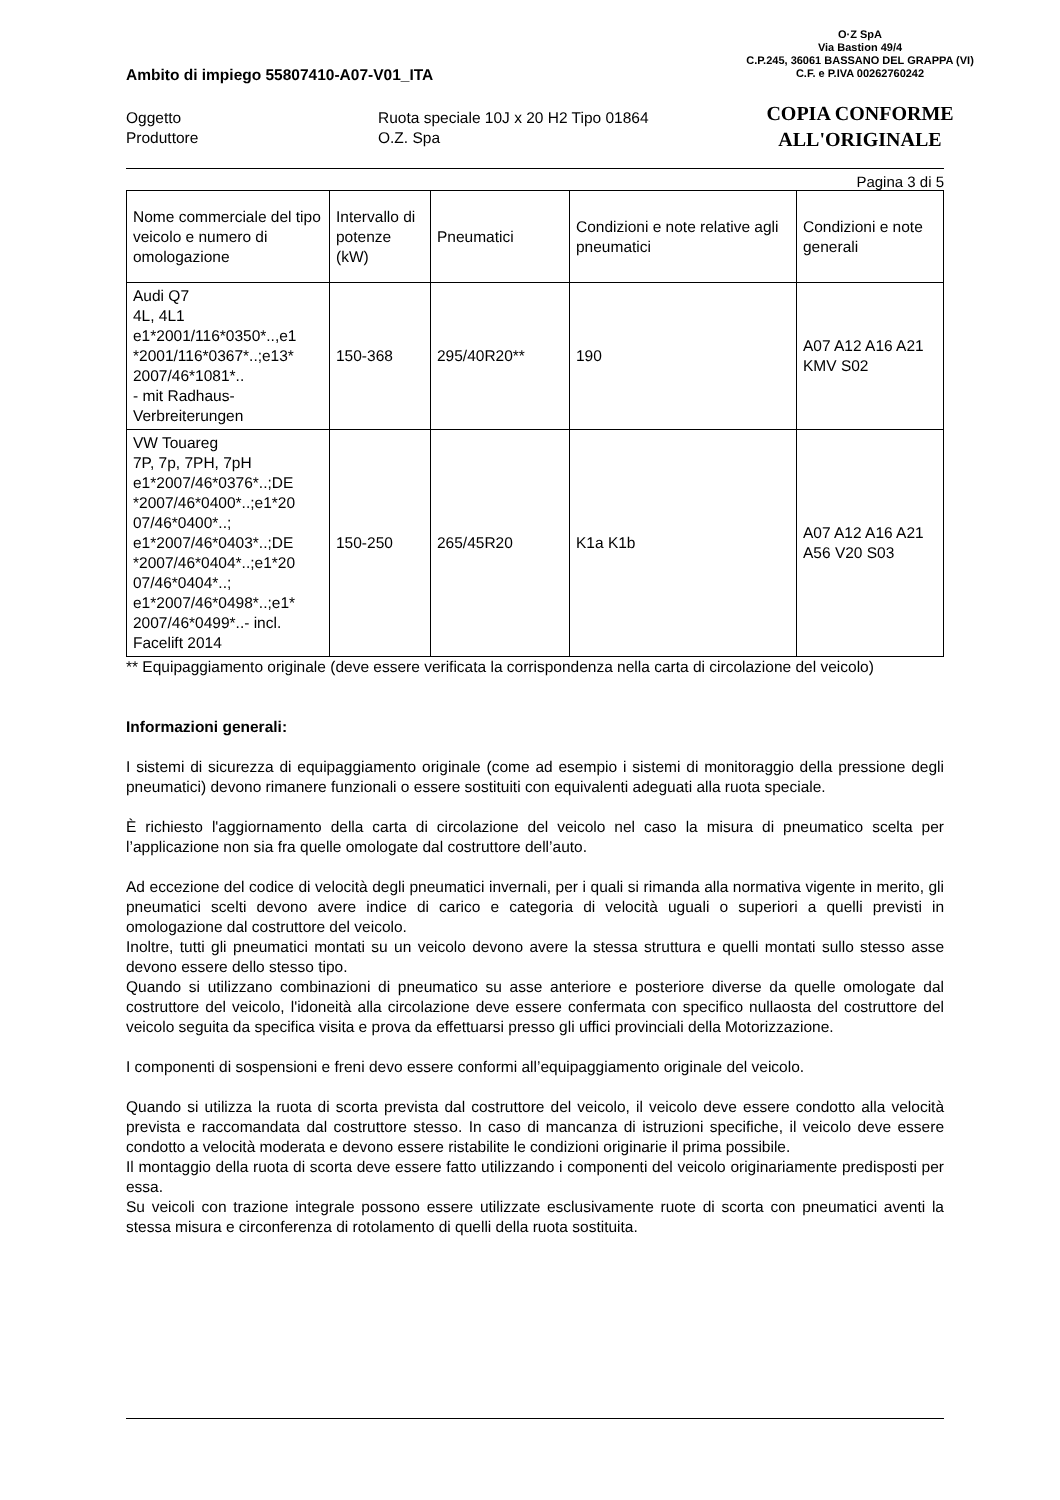O·Z SpA
Via Bastion 49/4
C.P.245, 36061 BASSANO DEL GRAPPA (VI)
C.F. e P.IVA 00262760242
COPIA CONFORME
ALL'ORIGINALE
Ambito di impiego 55807410-A07-V01_ITA
Oggetto
Produttore
Ruota speciale 10J x 20 H2 Tipo 01864
O.Z. Spa
Pagina 3 di 5
| Nome commerciale del tipo veicolo e numero di omologazione | Intervallo di potenze (kW) | Pneumatici | Condizioni e note relative agli pneumatici | Condizioni e note generali |
| Audi Q7 4L, 4L1 e1*2001/116*0350*..,e1 *2001/116*0367*..;e13* 2007/46*1081*.. - mit Radhaus-Verbreiterungen | 150-368 | 295/40R20** | 190 | A07 A12 A16 A21 KMV S02 |
| VW Touareg 7P, 7p, 7PH, 7pH e1*2007/46*0376*..;DE *2007/46*0400*..;e1*20 07/46*0400*..; e1*2007/46*0403*..;DE *2007/46*0404*..;e1*20 07/46*0404*..; e1*2007/46*0498*..;e1* 2007/46*0499*..- incl. Facelift 2014 | 150-250 | 265/45R20 | K1a K1b | A07 A12 A16 A21 A56 V20 S03 |
** Equipaggiamento originale (deve essere verificata la corrispondenza nella carta di circolazione del veicolo)
Informazioni generali:
I sistemi di sicurezza di equipaggiamento originale (come ad esempio i sistemi di monitoraggio della pressione degli pneumatici) devono rimanere funzionali o essere sostituiti con equivalenti adeguati alla ruota speciale.
È richiesto l'aggiornamento della carta di circolazione del veicolo nel caso la misura di pneumatico scelta per l’applicazione non sia fra quelle omologate dal costruttore dell’auto.
Ad eccezione del codice di velocità degli pneumatici invernali, per i quali si rimanda alla normativa vigente in merito, gli pneumatici scelti devono avere indice di carico e categoria di velocità uguali o superiori a quelli previsti in omologazione dal costruttore del veicolo.
Inoltre, tutti gli pneumatici montati su un veicolo devono avere la stessa struttura e quelli montati sullo stesso asse devono essere dello stesso tipo.
Quando si utilizzano combinazioni di pneumatico su asse anteriore e posteriore diverse da quelle omologate dal costruttore del veicolo, l'idoneità alla circolazione deve essere confermata con specifico nullaosta del costruttore del veicolo seguita da specifica visita e prova da effettuarsi presso gli uffici provinciali della Motorizzazione.
I componenti di sospensioni e freni devo essere conformi all’equipaggiamento originale del veicolo.
Quando si utilizza la ruota di scorta prevista dal costruttore del veicolo, il veicolo deve essere condotto alla velocità prevista e raccomandata dal costruttore stesso. In caso di mancanza di istruzioni specifiche, il veicolo deve essere condotto a velocità moderata e devono essere ristabilite le condizioni originarie il prima possibile.
Il montaggio della ruota di scorta deve essere fatto utilizzando i componenti del veicolo originariamente predisposti per essa.
Su veicoli con trazione integrale possono essere utilizzate esclusivamente ruote di scorta con pneumatici aventi la stessa misura e circonferenza di rotolamento di quelli della ruota sostituita.